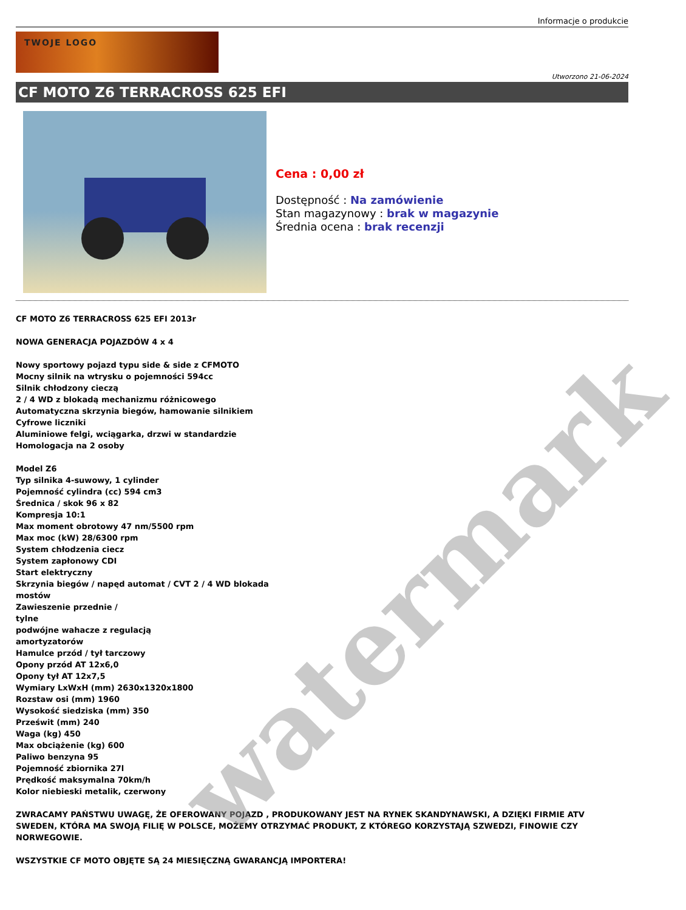Informacje o produkcie
TWOJE LOGO
Utworzono 21-06-2024
CF MOTO Z6 TERRACROSS 625 EFI
Cena : 0,00 zł
Dostępność : Na zamówienie
Stan magazynowy : brak w magazynie
Średnia ocena : brak recenzji
CF MOTO Z6 TERRACROSS 625 EFI 2013r
NOWA GENERACJA POJAZDÓW 4 x 4
Nowy sportowy pojazd typu side & side z CFMOTO
Mocny silnik na wtrysku o pojemności 594cc
Silnik chłodzony cieczą
2 / 4 WD z blokadą mechanizmu różnicowego
Automatyczna skrzynia biegów, hamowanie silnikiem
Cyfrowe liczniki
Aluminiowe felgi, wciągarka, drzwi w standardzie
Homologacja na 2 osoby
Model Z6
Typ silnika 4-suwowy, 1 cylinder
Pojemność cylindra (cc) 594 cm3
Średnica / skok 96 x 82
Kompresja 10:1
Max moment obrotowy 47 nm/5500 rpm
Max moc (kW) 28/6300 rpm
System chłodzenia ciecz
System zapłonowy CDI
Start elektryczny
Skrzynia biegów / napęd automat / CVT 2 / 4 WD blokada
mostów
Zawieszenie przednie /
tylne
podwójne wahacze z regulacją
amortyzatorów
Hamulce przód / tył tarczowy
Opony przód AT 12x6,0
Opony tył AT 12x7,5
Wymiary LxWxH (mm) 2630x1320x1800
Rozstaw osi (mm) 1960
Wysokość siedziska (mm) 350
Prześwit (mm) 240
Waga (kg) 450
Max obciążenie (kg) 600
Paliwo benzyna 95
Pojemność zbiornika 27l
Prędkość maksymalna 70km/h
Kolor niebieski metalik, czerwony
ZWRACAMY PAŃSTWU UWAGĘ, ŻE OFEROWANY POJAZD , PRODUKOWANY JEST NA RYNEK SKANDYNAWSKI, A DZIĘKI FIRMIE ATV SWEDEN, KTÓRA MA SWOJĄ FILIĘ W POLSCE, MOŻEMY OTRZYMAĆ PRODUKT, Z KTÓREGO KORZYSTAJĄ SZWEDZI, FINOWIE CZY NORWEGOWIE.
WSZYSTKIE CF MOTO OBJĘTE SĄ 24 MIESIĘCZNĄ GWARANCJĄ IMPORTERA!
watermark